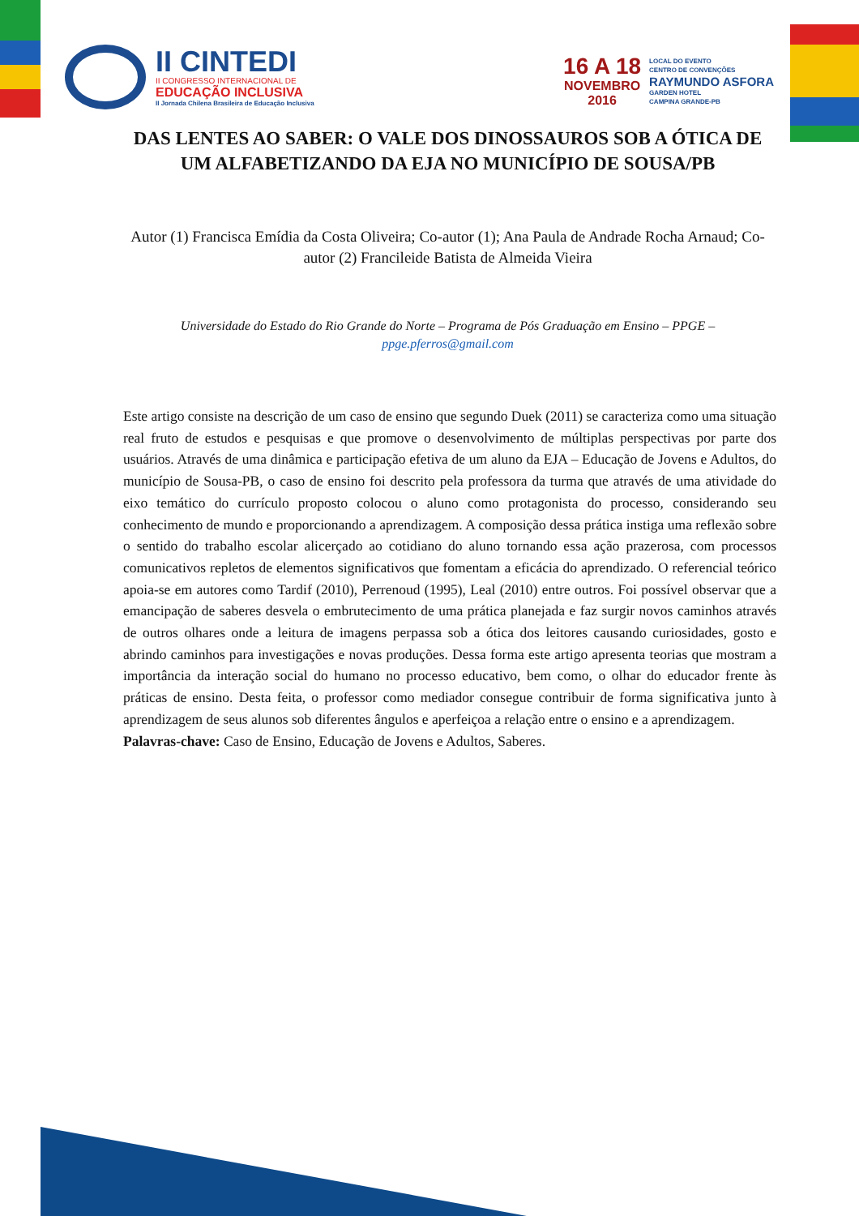II CINTEDI
II CONGRESSO INTERNACIONAL DE
EDUCAÇÃO INCLUSIVA
II Jornada Chilena Brasileira de Educação Inclusiva
16 A 18
NOVEMBRO
2016
LOCAL DO EVENTO
CENTRO DE CONVENÇÕES
RAYMUNDO ASFORA
GARDEN HOTEL
CAMPINA GRANDE-PB
DAS LENTES AO SABER: O VALE DOS DINOSSAUROS SOB A ÓTICA DE UM ALFABETIZANDO DA EJA NO MUNICÍPIO DE SOUSA/PB
Autor (1) Francisca Emídia da Costa Oliveira; Co-autor (1); Ana Paula de Andrade Rocha Arnaud; Co-autor (2) Francileide Batista de Almeida Vieira
Universidade do Estado do Rio Grande do Norte – Programa de Pós Graduação em Ensino – PPGE – ppge.pferros@gmail.com
Este artigo consiste na descrição de um caso de ensino que segundo Duek (2011) se caracteriza como uma situação real fruto de estudos e pesquisas e que promove o desenvolvimento de múltiplas perspectivas por parte dos usuários. Através de uma dinâmica e participação efetiva de um aluno da EJA – Educação de Jovens e Adultos, do município de Sousa-PB, o caso de ensino foi descrito pela professora da turma que através de uma atividade do eixo temático do currículo proposto colocou o aluno como protagonista do processo, considerando seu conhecimento de mundo e proporcionando a aprendizagem. A composição dessa prática instiga uma reflexão sobre o sentido do trabalho escolar alicerçado ao cotidiano do aluno tornando essa ação prazerosa, com processos comunicativos repletos de elementos significativos que fomentam a eficácia do aprendizado. O referencial teórico apoia-se em autores como Tardif (2010), Perrenoud (1995), Leal (2010) entre outros. Foi possível observar que a emancipação de saberes desvela o embrutecimento de uma prática planejada e faz surgir novos caminhos através de outros olhares onde a leitura de imagens perpassa sob a ótica dos leitores causando curiosidades, gosto e abrindo caminhos para investigações e novas produções. Dessa forma este artigo apresenta teorias que mostram a importância da interação social do humano no processo educativo, bem como, o olhar do educador frente às práticas de ensino. Desta feita, o professor como mediador consegue contribuir de forma significativa junto à aprendizagem de seus alunos sob diferentes ângulos e aperfeiçoa a relação entre o ensino e a aprendizagem.
Palavras-chave: Caso de Ensino, Educação de Jovens e Adultos, Saberes.